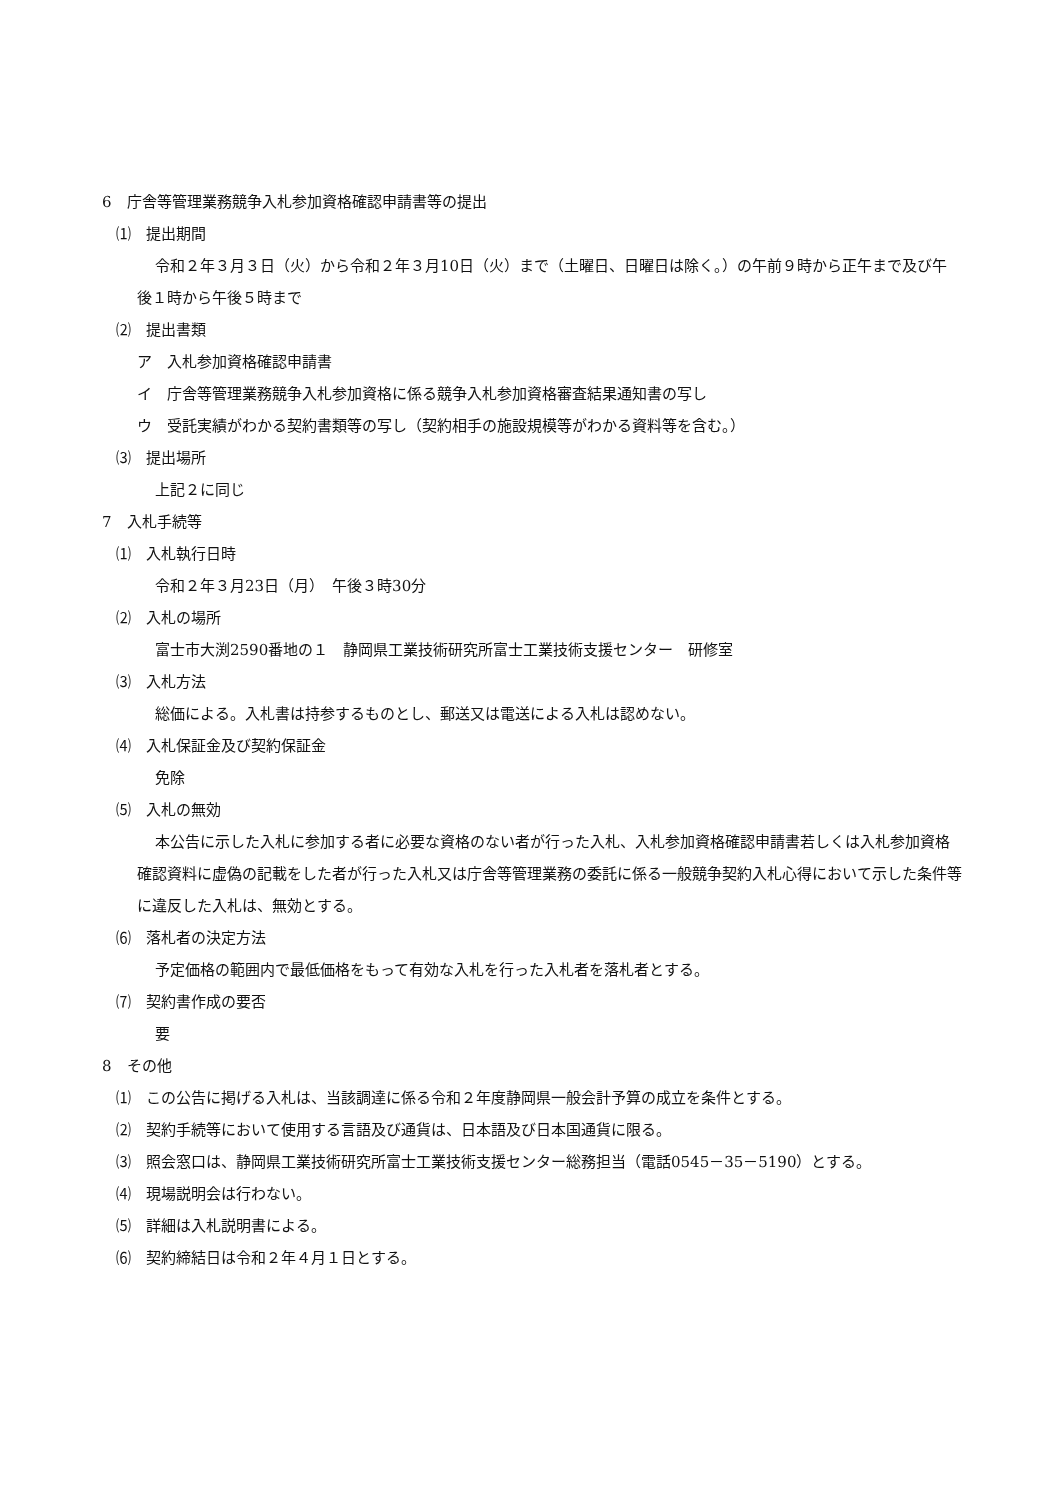6　庁舎等管理業務競争入札参加資格確認申請書等の提出
⑴　提出期間
令和２年３月３日（火）から令和２年３月10日（火）まで（土曜日、日曜日は除く。）の午前９時から正午まで及び午後１時から午後５時まで
⑵　提出書類
ア　入札参加資格確認申請書
イ　庁舎等管理業務競争入札参加資格に係る競争入札参加資格審査結果通知書の写し
ウ　受託実績がわかる契約書類等の写し（契約相手の施設規模等がわかる資料等を含む。）
⑶　提出場所
上記２に同じ
7　入札手続等
⑴　入札執行日時
令和２年３月23日（月）　午後３時30分
⑵　入札の場所
富士市大渕2590番地の１　静岡県工業技術研究所富士工業技術支援センター　研修室
⑶　入札方法
総価による。入札書は持参するものとし、郵送又は電送による入札は認めない。
⑷　入札保証金及び契約保証金
免除
⑸　入札の無効
本公告に示した入札に参加する者に必要な資格のない者が行った入札、入札参加資格確認申請書若しくは入札参加資格確認資料に虚偽の記載をした者が行った入札又は庁舎等管理業務の委託に係る一般競争契約入札心得において示した条件等に違反した入札は、無効とする。
⑹　落札者の決定方法
予定価格の範囲内で最低価格をもって有効な入札を行った入札者を落札者とする。
⑺　契約書作成の要否
要
8　その他
⑴　この公告に掲げる入札は、当該調達に係る令和２年度静岡県一般会計予算の成立を条件とする。
⑵　契約手続等において使用する言語及び通貨は、日本語及び日本国通貨に限る。
⑶　照会窓口は、静岡県工業技術研究所富士工業技術支援センター総務担当（電話0545－35－5190）とする。
⑷　現場説明会は行わない。
⑸　詳細は入札説明書による。
⑹　契約締結日は令和２年４月１日とする。